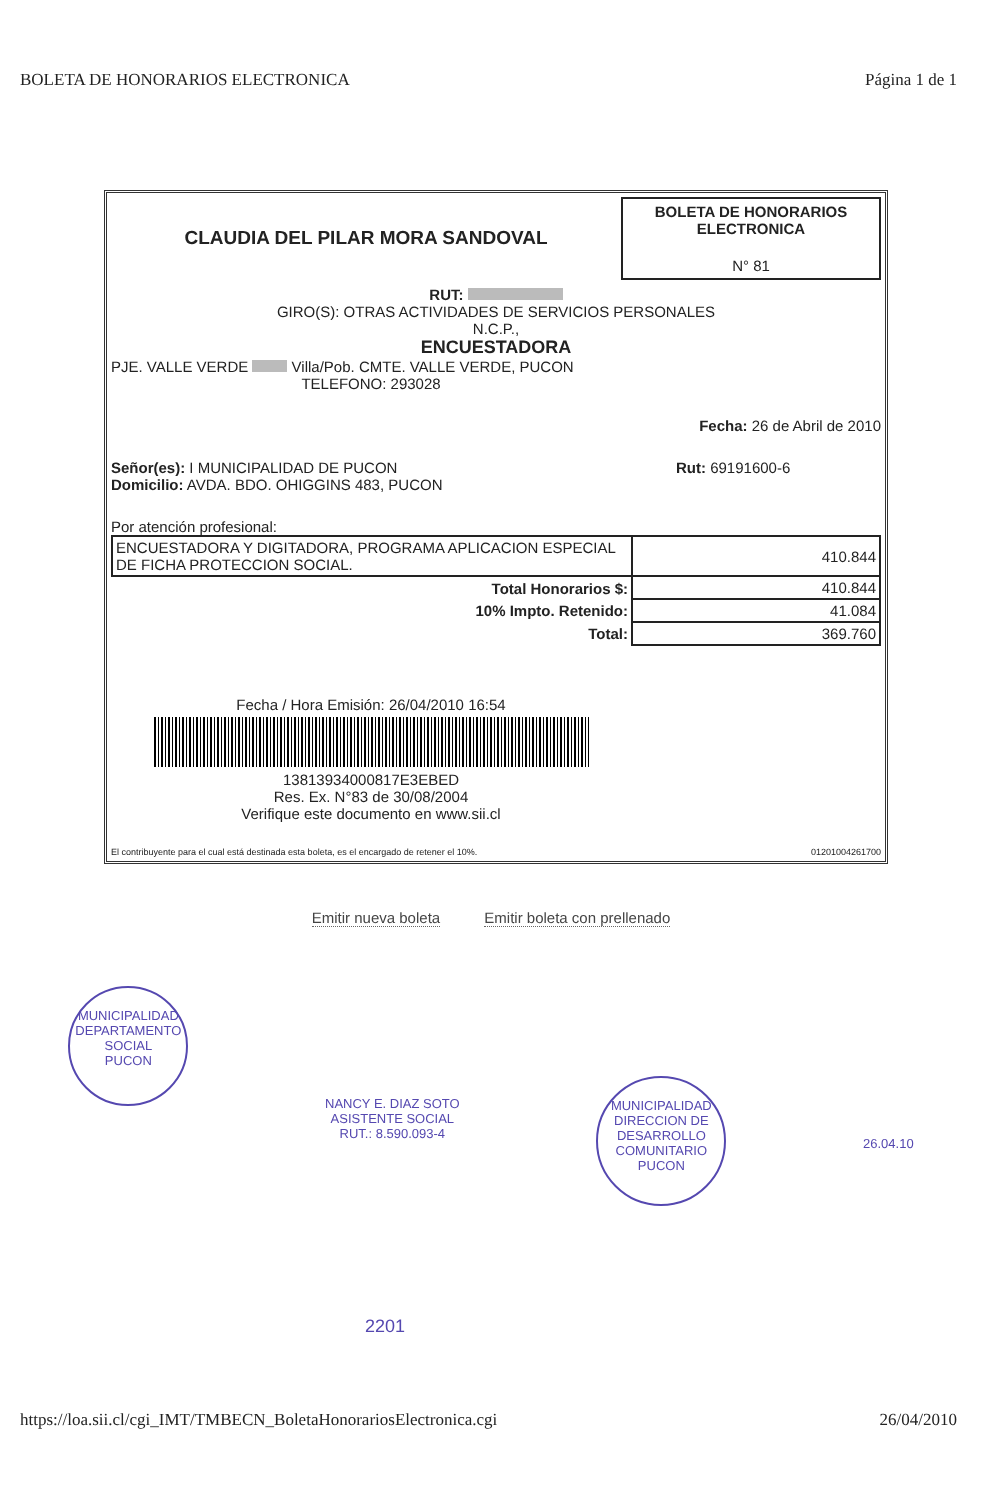BOLETA DE HONORARIOS ELECTRONICA Página 1 de 1
CLAUDIA DEL PILAR MORA SANDOVAL
BOLETA DE HONORARIOS
ELECTRONICA
N° 81
RUT:
GIRO(S): OTRAS ACTIVIDADES DE SERVICIOS PERSONALES
N.C.P.,
ENCUESTADORA
PJE. VALLE VERDE Villa/Pob. CMTE. VALLE VERDE, PUCON
TELEFONO: 293028
Fecha: 26 de Abril de 2010
Señor(es): I MUNICIPALIDAD DE PUCON
Domicilio: AVDA. BDO. OHIGGINS 483, PUCON
Rut: 69191600-6
Por atención profesional:
| ENCUESTADORA Y DIGITADORA, PROGRAMA APLICACION ESPECIAL DE FICHA PROTECCION SOCIAL. | 410.844 |
| Total Honorarios $: | 410.844 |
| 10% Impto. Retenido: | 41.084 |
| Total: | 369.760 |
Fecha / Hora Emisión: 26/04/2010 16:54
13813934000817E3EBED
Res. Ex. N°83 de 30/08/2004
Verifique este documento en www.sii.cl
El contribuyente para el cual está destinada esta boleta, es el encargado de retener el 10%. 01201004261700
Emitir nueva boleta Emitir boleta con prellenado
MUNICIPALIDAD
DEPARTAMENTO
SOCIAL
PUCON
NANCY E. DIAZ SOTO
ASISTENTE SOCIAL
RUT.: 8.590.093-4
MUNICIPALIDAD
DIRECCION DE
DESARROLLO
COMUNITARIO
PUCON
26.04.10
2201
https://loa.sii.cl/cgi_IMT/TMBECN_BoletaHonorariosElectronica.cgi 26/04/2010